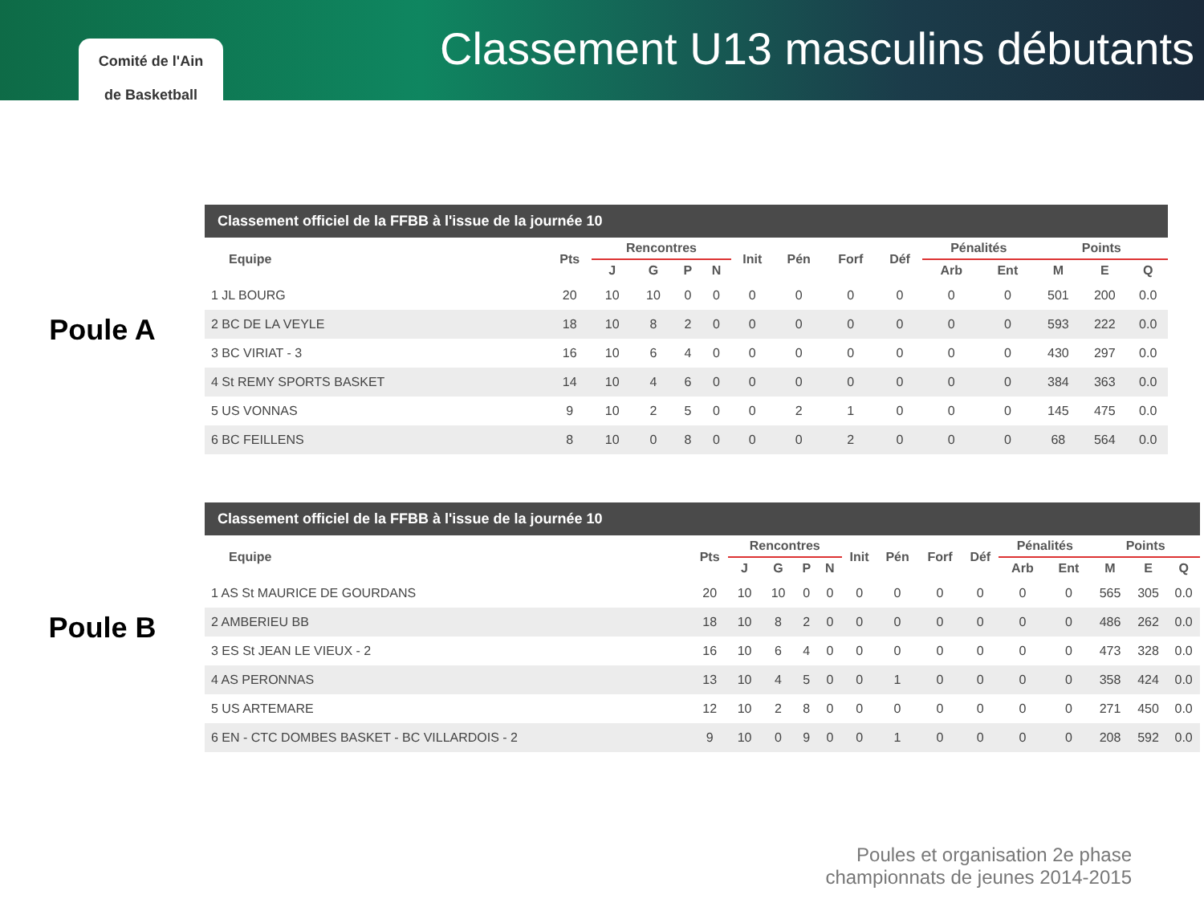Comité de l'Ain
de Basketball
Classement U13 masculins débutants
Poule A
Classement officiel de la FFBB à l'issue de la journée 10
| Equipe | Pts | Rencontres | | | | Init | Pén | Forf | Déf | Pénalités | | Points | | |
| --- | --- | --- | --- | --- | --- | --- | --- | --- | --- | --- | --- | --- | --- | --- |
| | | J | G | P | N | | | | | Arb | Ent | M | E | Q |
| 1 JL BOURG | 20 | 10 | 10 | 0 | 0 | 0 | 0 | 0 | 0 | 0 | 0 | 501 | 200 | 0.0 |
| 2 BC DE LA VEYLE | 18 | 10 | 8 | 2 | 0 | 0 | 0 | 0 | 0 | 0 | 0 | 593 | 222 | 0.0 |
| 3 BC VIRIAT - 3 | 16 | 10 | 6 | 4 | 0 | 0 | 0 | 0 | 0 | 0 | 0 | 430 | 297 | 0.0 |
| 4 St REMY SPORTS BASKET | 14 | 10 | 4 | 6 | 0 | 0 | 0 | 0 | 0 | 0 | 0 | 384 | 363 | 0.0 |
| 5 US VONNAS | 9 | 10 | 2 | 5 | 0 | 0 | 2 | 1 | 0 | 0 | 0 | 145 | 475 | 0.0 |
| 6 BC FEILLENS | 8 | 10 | 0 | 8 | 0 | 0 | 0 | 2 | 0 | 0 | 0 | 68 | 564 | 0.0 |
Poule B
Classement officiel de la FFBB à l'issue de la journée 10
| Equipe | Pts | Rencontres | | | | Init | Pén | Forf | Déf | Pénalités | | Points | | |
| --- | --- | --- | --- | --- | --- | --- | --- | --- | --- | --- | --- | --- | --- | --- |
| | | J | G | P | N | | | | | Arb | Ent | M | E | Q |
| 1 AS St MAURICE DE GOURDANS | 20 | 10 | 10 | 0 | 0 | 0 | 0 | 0 | 0 | 0 | 0 | 565 | 305 | 0.0 |
| 2 AMBERIEU BB | 18 | 10 | 8 | 2 | 0 | 0 | 0 | 0 | 0 | 0 | 0 | 486 | 262 | 0.0 |
| 3 ES St JEAN LE VIEUX - 2 | 16 | 10 | 6 | 4 | 0 | 0 | 0 | 0 | 0 | 0 | 0 | 473 | 328 | 0.0 |
| 4 AS PERONNAS | 13 | 10 | 4 | 5 | 0 | 0 | 1 | 0 | 0 | 0 | 0 | 358 | 424 | 0.0 |
| 5 US ARTEMARE | 12 | 10 | 2 | 8 | 0 | 0 | 0 | 0 | 0 | 0 | 0 | 271 | 450 | 0.0 |
| 6 EN - CTC DOMBES BASKET - BC VILLARDOIS - 2 | 9 | 10 | 0 | 9 | 0 | 0 | 1 | 0 | 0 | 0 | 0 | 208 | 592 | 0.0 |
Poules et organisation 2e phase
championnats de jeunes 2014-2015